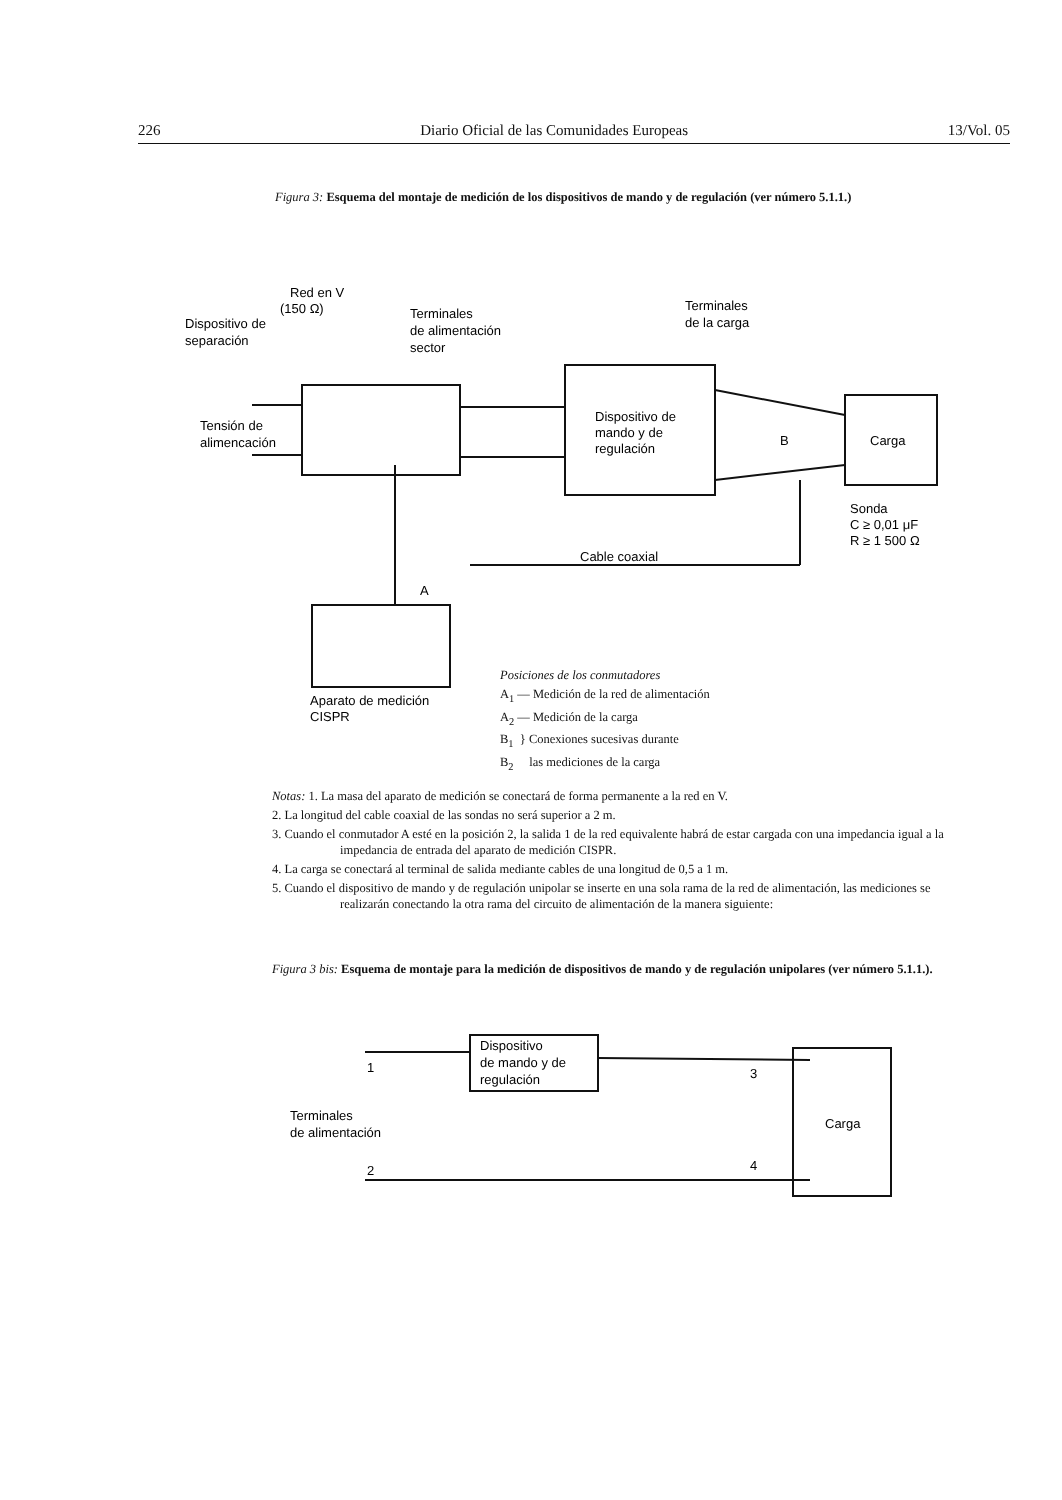226 Diario Oficial de las Comunidades Europeas 13/Vol. 05
Figura 3: Esquema del montaje de medición de los dispositivos de mando y de regulación (ver número 5.1.1.)
Red en V
(150 Ω)
Dispositivo de
separación
Terminales
de alimentación
sector
Terminales
de la carga
Tensión de
alimencación
Dispositivo de
mando y de
regulación
Carga
B
Sonda
C ≥ 0,01 μF
R ≥ 1 500 Ω
Cable coaxial
A
Aparato de medición
CISPR
Posiciones de los conmutadores
A<sub>1</sub> — Medición de la red de alimentación
A<sub>2</sub> — Medición de la carga
B<sub>1</sub> } Conexiones sucesivas durante
B<sub>2</sub> las mediciones de la carga
Notas: 1. La masa del aparato de medición se conectará de forma permanente a la red en V.
2. La longitud del cable coaxial de las sondas no será superior a 2 m.
3. Cuando el conmutador A esté en la posición 2, la salida 1 de la red equivalente habrá de estar cargada con una impedancia igual a la impedancia de entrada del aparato de medición CISPR.
4. La carga se conectará al terminal de salida mediante cables de una longitud de 0,5 a 1 m.
5. Cuando el dispositivo de mando y de regulación unipolar se inserte en una sola rama de la red de alimentación, las mediciones se realizarán conectando la otra rama del circuito de alimentación de la manera siguiente:
Figura 3 bis: Esquema de montaje para la medición de dispositivos de mando y de regulación unipolares (ver número 5.1.1.).
Dispositivo
de mando y de
regulación
Carga
Terminales
de alimentación
1
2
3
4